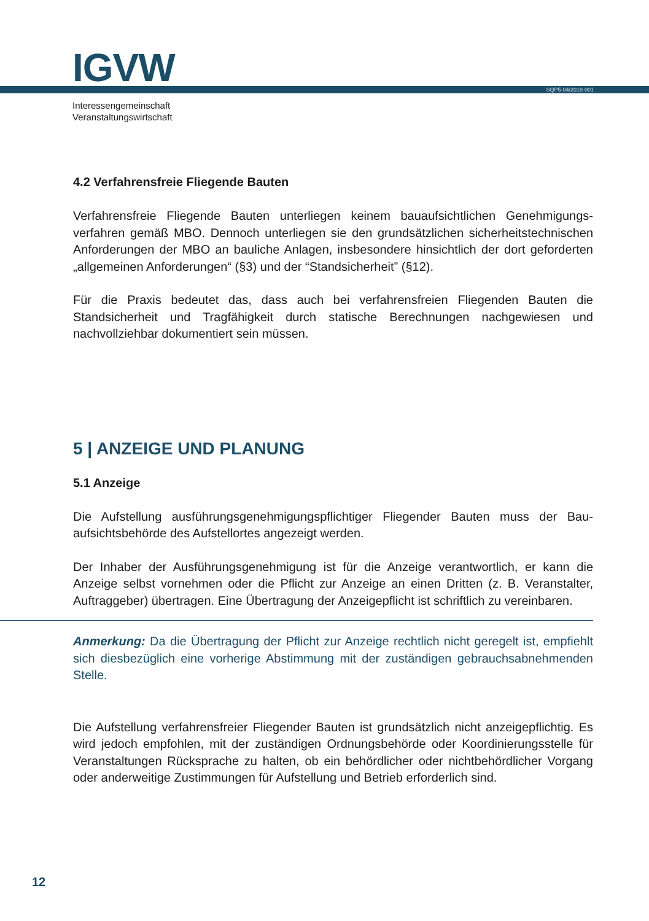IGVW SQP5-04/2018-001
Interessengemeinschaft
Veranstaltungswirtschaft
4.2 Verfahrensfreie Fliegende Bauten
Verfahrensfreie Fliegende Bauten unterliegen keinem bauaufsichtlichen Genehmigungs­verfahren gemäß MBO. Dennoch unterliegen sie den grundsätzlichen sicherheitstechni­schen Anforderungen der MBO an bauliche Anlagen, insbesondere hinsichtlich der dort geforderten „allgemeinen Anforderungen“ (§3) und der “Standsicherheit” (§12).
Für die Praxis bedeutet das, dass auch bei verfahrensfreien Fliegenden Bauten die Standsicherheit und Tragfähigkeit durch statische Berechnungen nachgewiesen und nachvollziehbar dokumentiert sein müssen.
5 | ANZEIGE UND PLANUNG
5.1 Anzeige
Die Aufstellung ausführungsgenehmigungspflichtiger Fliegender Bauten muss der Bau­aufsichtsbehörde des Aufstellortes angezeigt werden.
Der Inhaber der Ausführungsgenehmigung ist für die Anzeige verantwortlich, er kann die Anzeige selbst vornehmen oder die Pflicht zur Anzeige an einen Dritten (z. B. Veran­stalter, Auftraggeber) übertragen. Eine Übertragung der Anzeigepflicht ist schriftlich zu vereinbaren.
Anmerkung: Da die Übertragung der Pflicht zur Anzeige rechtlich nicht geregelt ist, empfiehlt sich diesbezüglich eine vorherige Abstimmung mit der zuständigen ge­brauchsabnehmenden Stelle.
Die Aufstellung verfahrensfreier Fliegender Bauten ist grundsätzlich nicht anzeige­pflichtig. Es wird jedoch empfohlen, mit der zuständigen Ordnungsbehörde oder Koor­dinierungsstelle für Veranstaltungen Rücksprache zu halten, ob ein behördlicher oder nichtbehördlicher Vorgang oder anderweitige Zustimmungen für Aufstellung und Betrieb erforderlich sind.
12